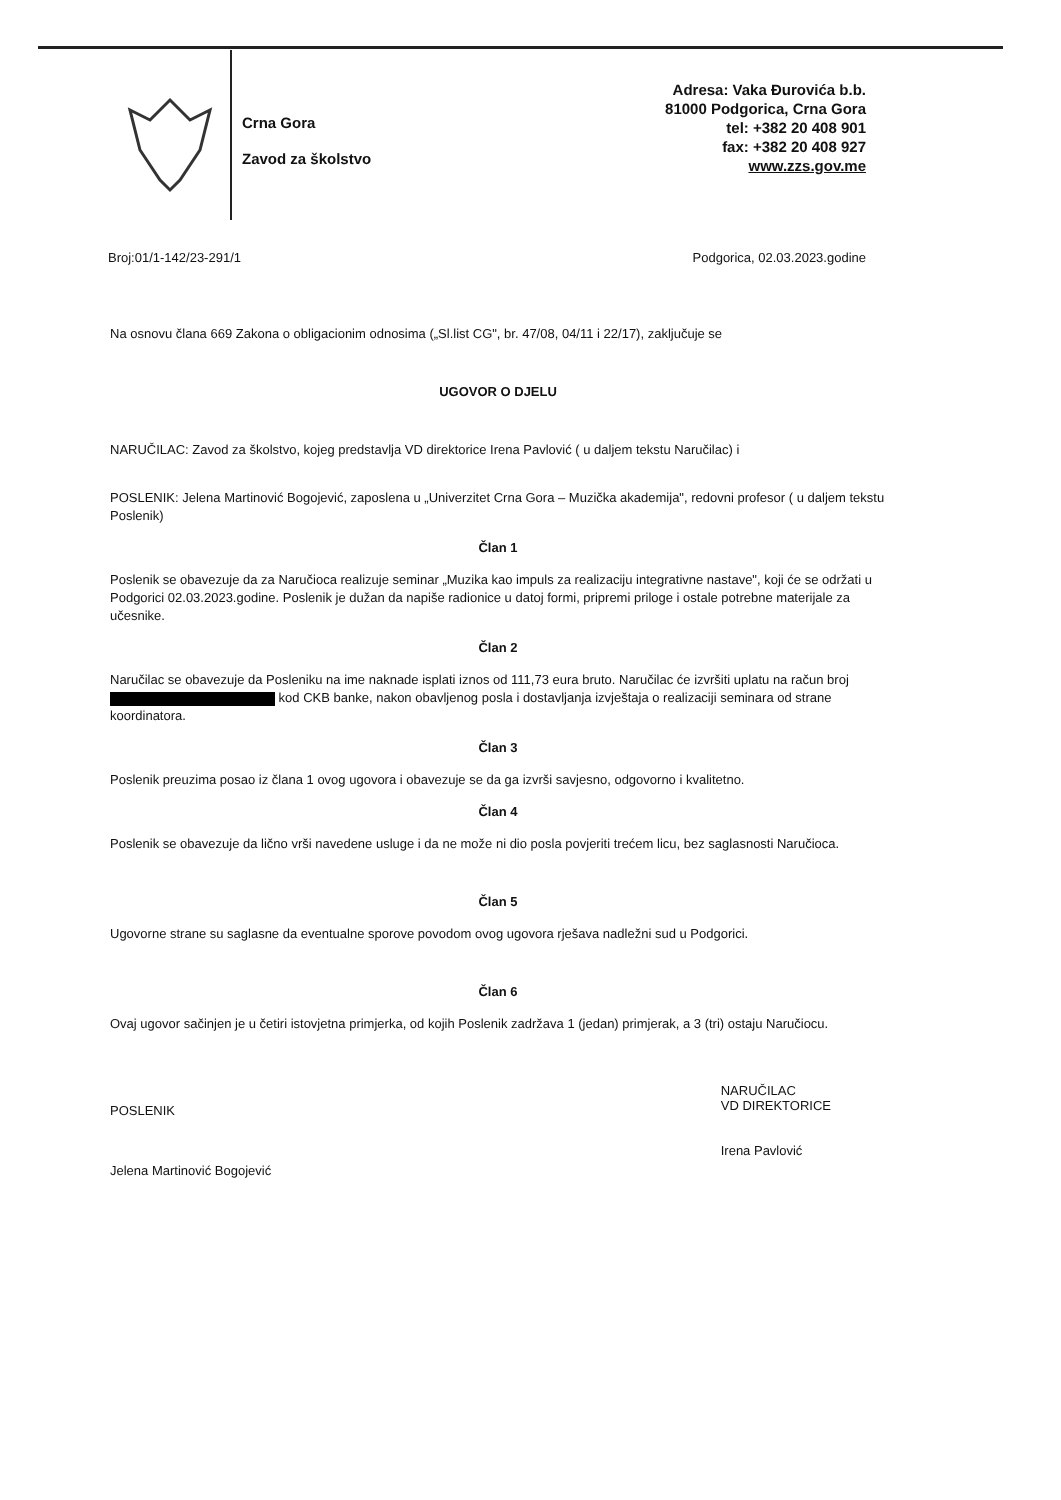Crna Gora
Zavod za školstvo
Adresa: Vaka Đurovića b.b.
81000 Podgorica, Crna Gora
tel: +382 20 408 901
fax: +382 20 408 927
www.zzs.gov.me
Broj:01/1-142/23-291/1 Podgorica, 02.03.2023.godine
Na osnovu člana 669 Zakona o obligacionim odnosima („Sl.list CG", br. 47/08, 04/11 i 22/17), zaključuje se
UGOVOR O DJELU
NARUČILAC: Zavod za školstvo, kojeg predstavlja VD direktorice Irena Pavlović ( u daljem tekstu Naručilac) i
POSLENIK: Jelena Martinović Bogojević, zaposlena u „Univerzitet Crna Gora – Muzička akademija", redovni profesor ( u daljem tekstu Poslenik)
Član 1
Poslenik se obavezuje da za Naručioca realizuje seminar „Muzika kao impuls za realizaciju integrativne nastave", koji će se održati u Podgorici 02.03.2023.godine. Poslenik je dužan da napiše radionice u datoj formi, pripremi priloge i ostale potrebne materijale za učesnike.
Član 2
Naručilac se obavezuje da Posleniku na ime naknade isplati iznos od 111,73 eura bruto. Naručilac će izvršiti uplatu na račun broj kod CKB banke, nakon obavljenog posla i dostavljanja izvještaja o realizaciji seminara od strane koordinatora.
Član 3
Poslenik preuzima posao iz člana 1 ovog ugovora i obavezuje se da ga izvrši savjesno, odgovorno i kvalitetno.
Član 4
Poslenik se obavezuje da lično vrši navedene usluge i da ne može ni dio posla povjeriti trećem licu, bez saglasnosti Naručioca.
Član 5
Ugovorne strane su saglasne da eventualne sporove povodom ovog ugovora rješava nadležni sud u Podgorici.
Član 6
Ovaj ugovor sačinjen je u četiri istovjetna primjerka, od kojih Poslenik zadržava 1 (jedan) primjerak, a 3 (tri) ostaju Naručiocu.
POSLENIK
Jelena Martinović Bogojević
NARUČILAC
VD DIREKTORICE
Irena Pavlović